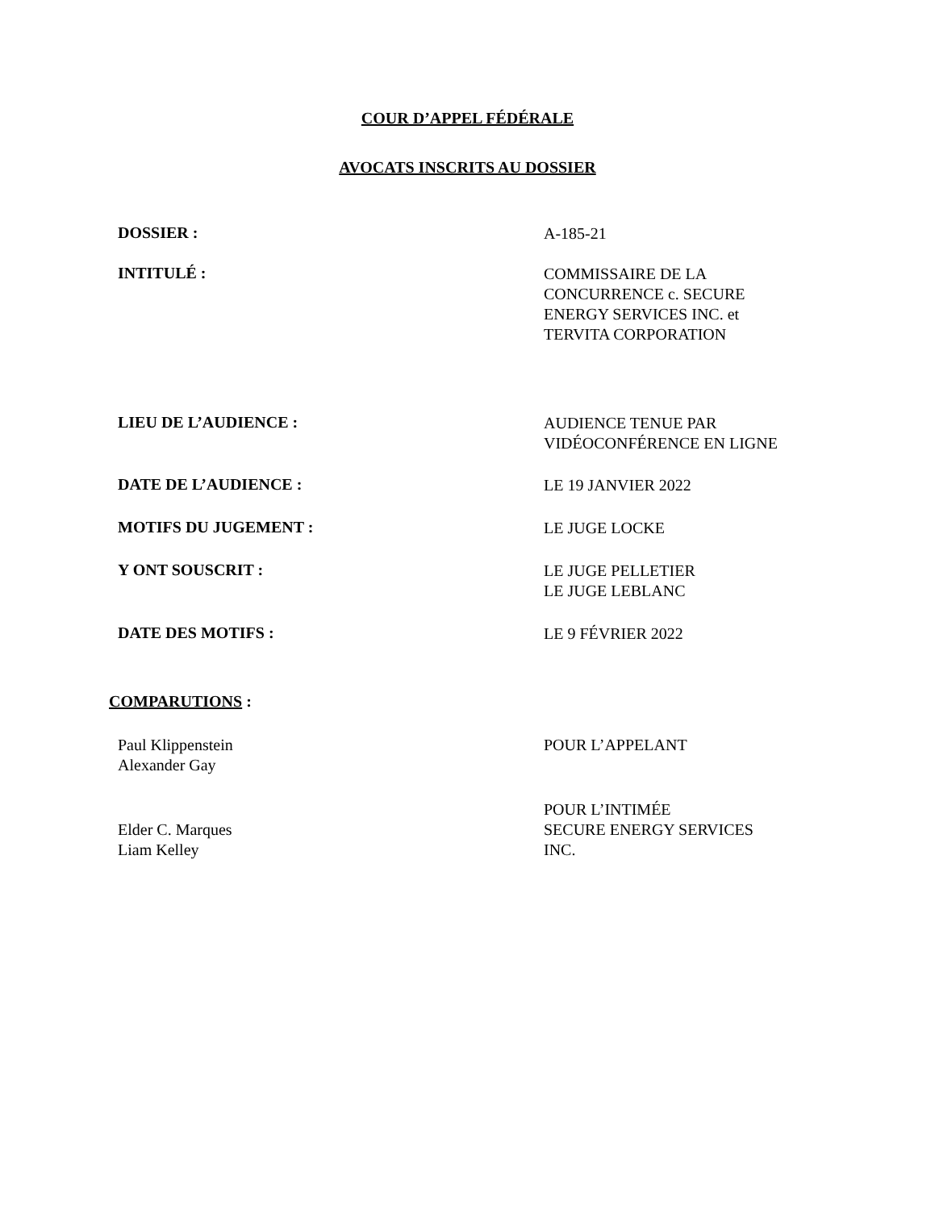COUR D’APPEL FÉDÉRALE
AVOCATS INSCRITS AU DOSSIER
DOSSIER :
A-185-21
INTITULÉ :
COMMISSAIRE DE LA
CONCURRENCE c. SECURE
ENERGY SERVICES INC. et
TERVITA CORPORATION
LIEU DE L’AUDIENCE :
AUDIENCE TENUE PAR
VIDÉOCONFÉRENCE EN LIGNE
DATE DE L’AUDIENCE :
LE 19 JANVIER 2022
MOTIFS DU JUGEMENT :
LE JUGE LOCKE
Y ONT SOUSCRIT :
LE JUGE PELLETIER
LE JUGE LEBLANC
DATE DES MOTIFS :
LE 9 FÉVRIER 2022
COMPARUTIONS :
Paul Klippenstein
Alexander Gay
POUR L’APPELANT
Elder C. Marques
Liam Kelley
POUR L’INTIMÉE
SECURE ENERGY SERVICES
INC.